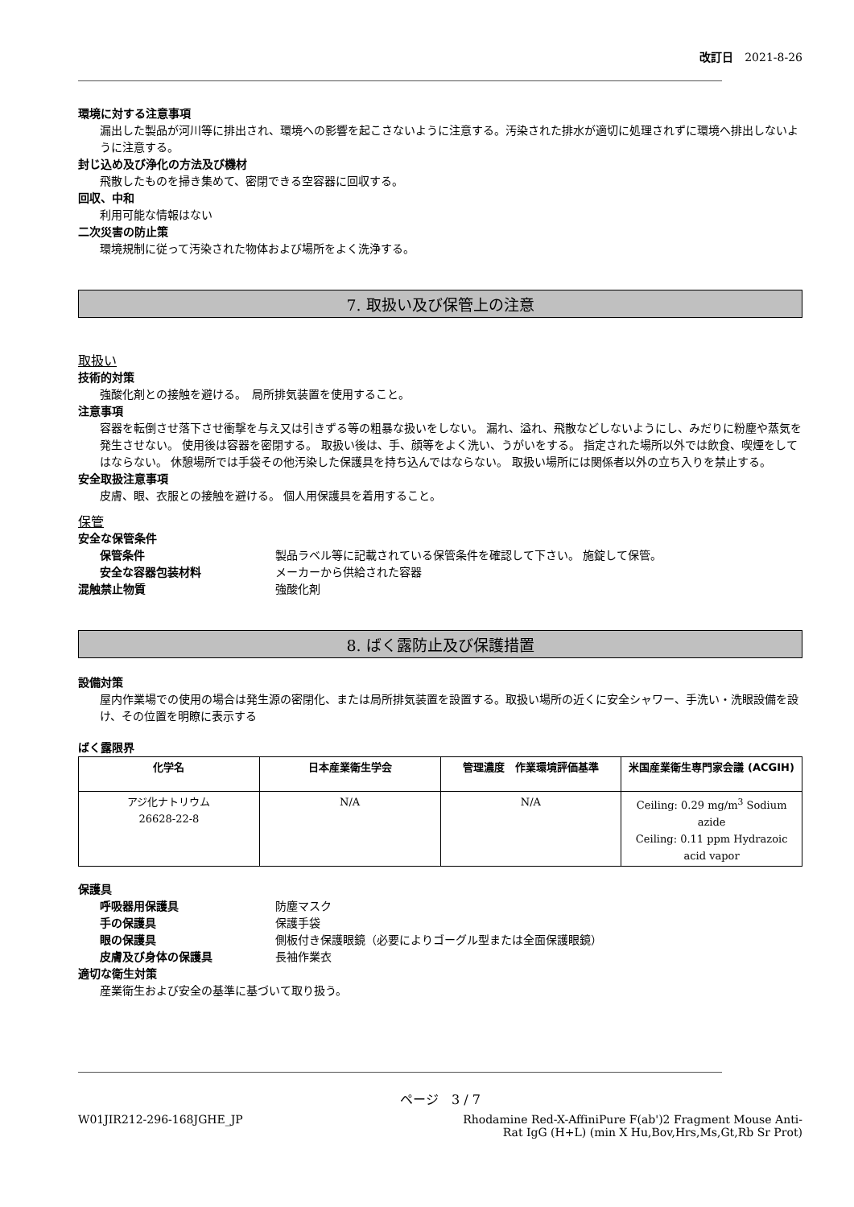改訂日　2021-8-26
環境に対する注意事項
漏出した製品が河川等に排出され、環境への影響を起こさないように注意する。汚染された排水が適切に処理されずに環境へ排出しないように注意する。
封じ込め及び浄化の方法及び機材
飛散したものを掃き集めて、密閉できる空容器に回収する。
回収、中和
利用可能な情報はない
二次災害の防止策
環境規制に従って汚染された物体および場所をよく洗浄する。
7. 取扱い及び保管上の注意
取扱い
技術的対策
強酸化剤との接触を避ける。　局所排気装置を使用すること。
注意事項
容器を転倒させ落下させ衝撃を与え又は引きずる等の粗暴な扱いをしない。 漏れ、溢れ、飛散などしないようにし、みだりに粉塵や蒸気を発生させない。 使用後は容器を密閉する。 取扱い後は、手、顔等をよく洗い、うがいをする。 指定された場所以外では飲食、喫煙をしてはならない。 休憩場所では手袋その他汚染した保護具を持ち込んではならない。 取扱い場所には関係者以外の立ち入りを禁止する。
安全取扱注意事項
皮膚、眼、衣服との接触を避ける。 個人用保護具を着用すること。
保管
安全な保管条件
保管条件 製品ラベル等に記載されている保管条件を確認して下さい。 施錠して保管。
安全な容器包装材料 メーカーから供給された容器
混触禁止物質 強酸化剤
8. ばく露防止及び保護措置
設備対策
屋内作業場での使用の場合は発生源の密閉化、または局所排気装置を設置する。取扱い場所の近くに安全シャワー、手洗い・洗眼設備を設け、その位置を明瞭に表示する
ばく露限界
| 化学名 | 日本産業衛生学会 | 管理濃度 作業環境評価基準 | 米国産業衛生専門家会議 (ACGIH) |
| --- | --- | --- | --- |
| アジ化ナトリウム 26628-22-8 | N/A | N/A | Ceiling: 0.29 mg/m<sup>3</sup> Sodium azide Ceiling: 0.11 ppm Hydrazoic acid vapor |
保護具
呼吸器用保護具 防塵マスク
手の保護具 保護手袋
眼の保護具 側板付き保護眼鏡（必要によりゴーグル型または全面保護眼鏡）
皮膚及び身体の保護具 長袖作業衣
適切な衛生対策
産業衛生および安全の基準に基づいて取り扱う。
ページ　3 / 7
W01JIR212-296-168JGHE_JP Rhodamine Red-X-AffiniPure F(ab')2 Fragment Mouse Anti-Rat IgG (H+L) (min X Hu,Bov,Hrs,Ms,Gt,Rb Sr Prot)